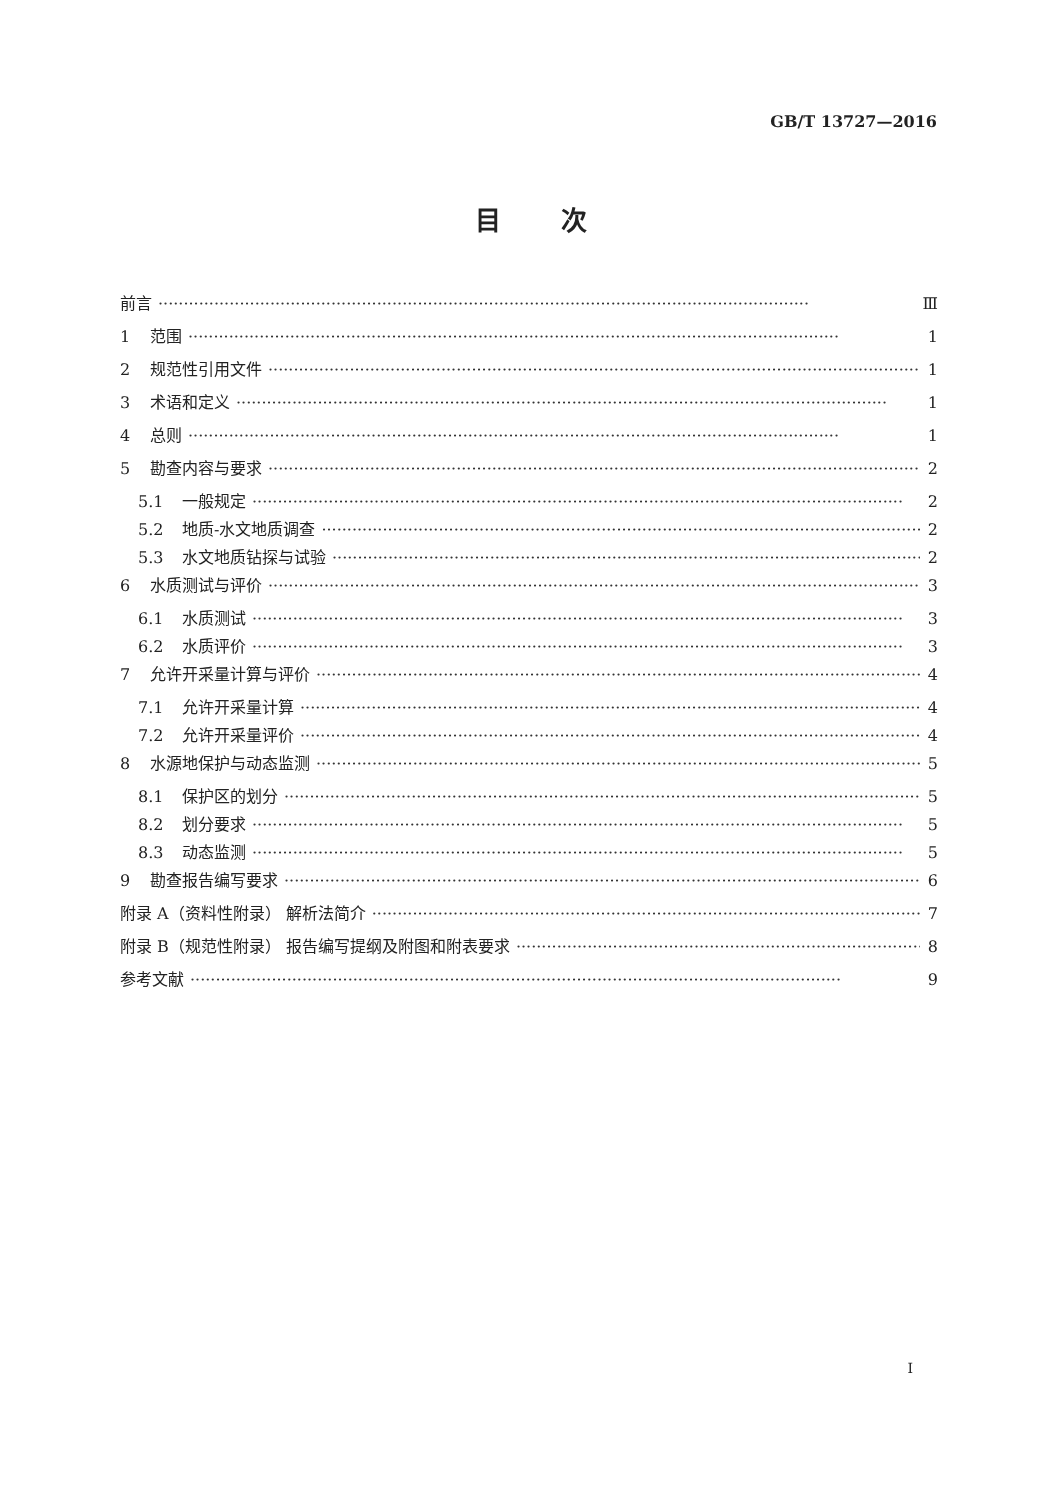GB/T 13727—2016
目次
前言 Ⅲ
1 范围 1
2 规范性引用文件 1
3 术语和定义 1
4 总则 1
5 勘查内容与要求 2
5.1 一般规定 2
5.2 地质-水文地质调查 2
5.3 水文地质钻探与试验 2
6 水质测试与评价 3
6.1 水质测试 3
6.2 水质评价 3
7 允许开采量计算与评价 4
7.1 允许开采量计算 4
7.2 允许开采量评价 4
8 水源地保护与动态监测 5
8.1 保护区的划分 5
8.2 划分要求 5
8.3 动态监测 5
9 勘查报告编写要求 6
附录 A（资料性附录） 解析法简介 7
附录 B（规范性附录） 报告编写提纲及附图和附表要求 8
参考文献 9
Ⅰ